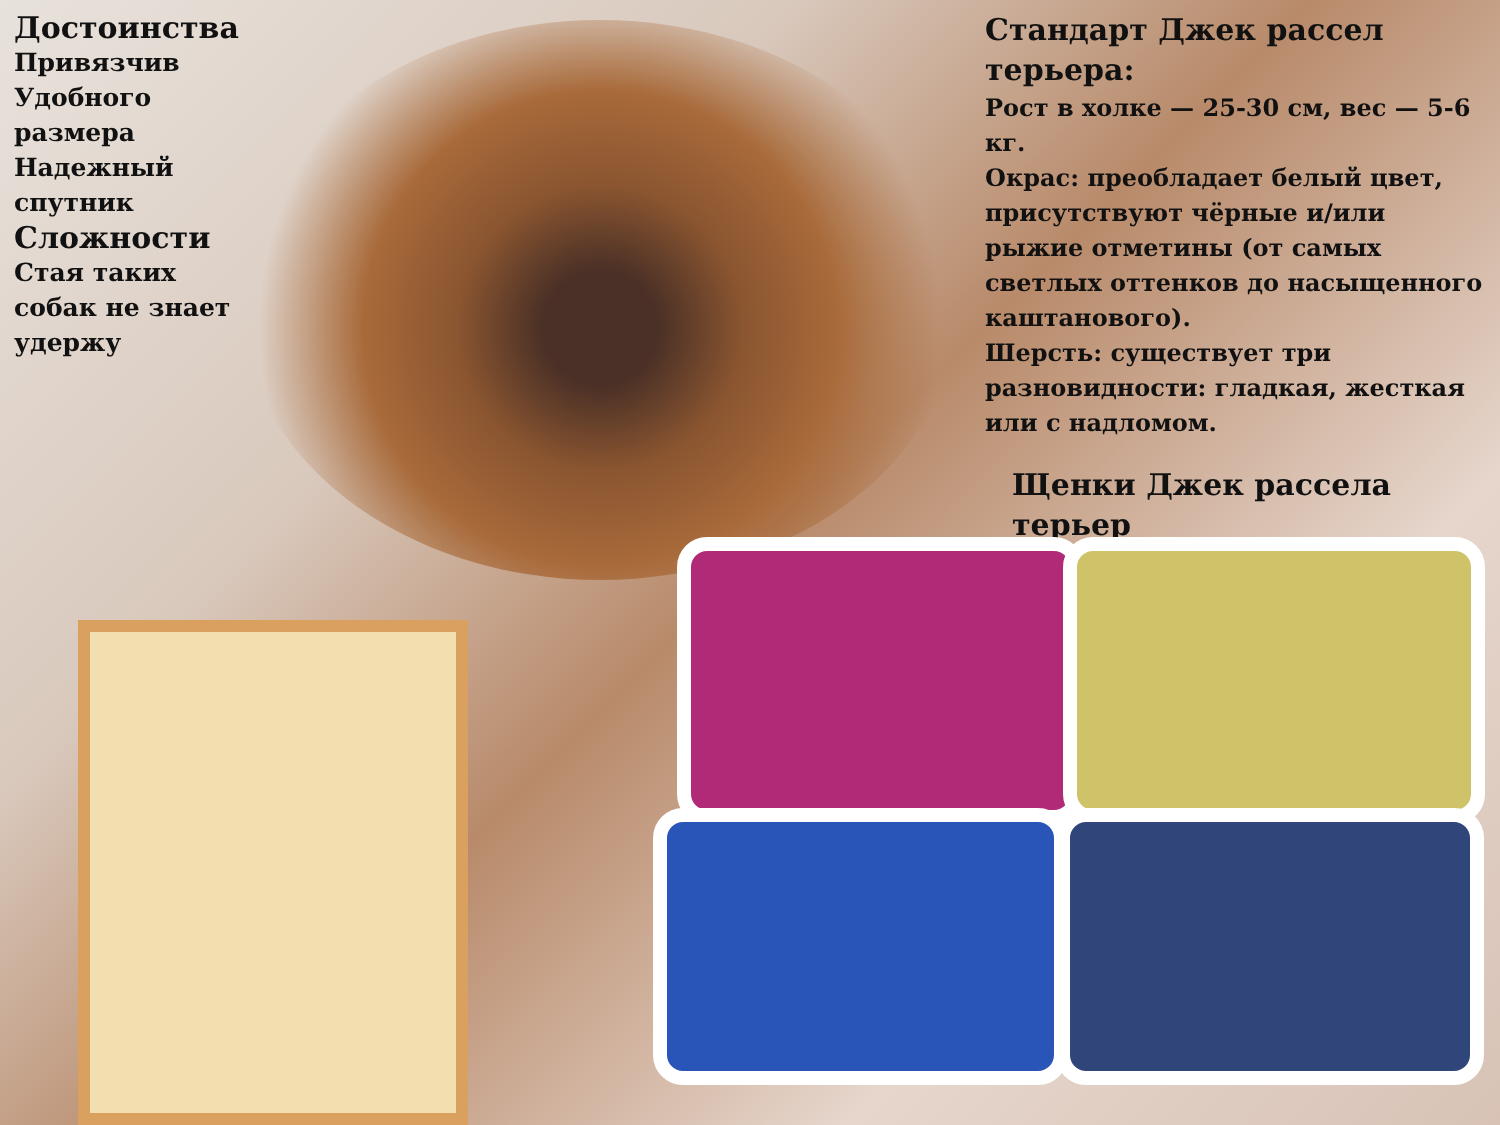Достоинства
Привязчив
Удобного размера
Надежный спутник
Сложности
Стая таких собак не знает удержу
Стандарт Джек рассел терьера:
Рост в холке — 25-30 см, вес — 5-6 кг.
Окрас: преобладает белый цвет, присутствуют чёрные и/или рыжие отметины (от самых светлых оттенков до насыщенного каштанового).
Шерсть: существует три разновидности: гладкая, жесткая или с надломом.
Щенки Джек рассела терьер